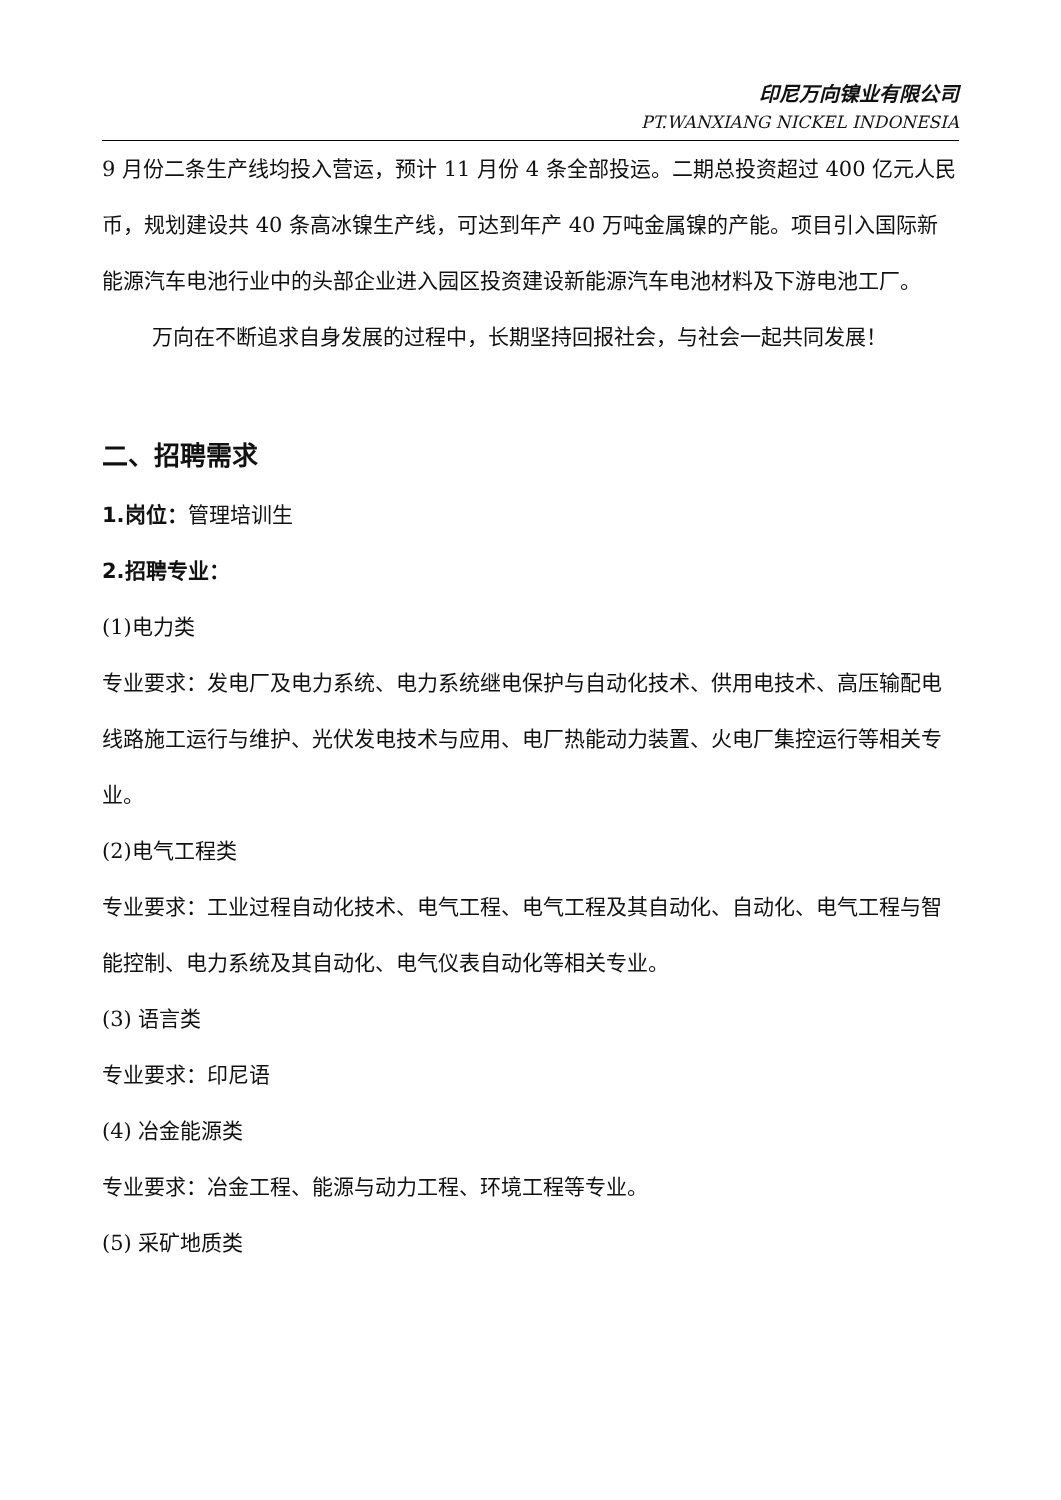印尼万向镍业有限公司
PT.WANXIANG NICKEL INDONESIA
9 月份二条生产线均投入营运，预计 11 月份 4 条全部投运。二期总投资超过 400 亿元人民币，规划建设共 40 条高冰镍生产线，可达到年产 40 万吨金属镍的产能。项目引入国际新能源汽车电池行业中的头部企业进入园区投资建设新能源汽车电池材料及下游电池工厂。
万向在不断追求自身发展的过程中，长期坚持回报社会，与社会一起共同发展！
二、招聘需求
1.岗位：管理培训生
2.招聘专业：
(1)电力类
专业要求：发电厂及电力系统、电力系统继电保护与自动化技术、供用电技术、高压输配电线路施工运行与维护、光伏发电技术与应用、电厂热能动力装置、火电厂集控运行等相关专业。
(2)电气工程类
专业要求：工业过程自动化技术、电气工程、电气工程及其自动化、自动化、电气工程与智能控制、电力系统及其自动化、电气仪表自动化等相关专业。
(3) 语言类
专业要求：印尼语
(4) 冶金能源类
专业要求：冶金工程、能源与动力工程、环境工程等专业。
(5) 采矿地质类